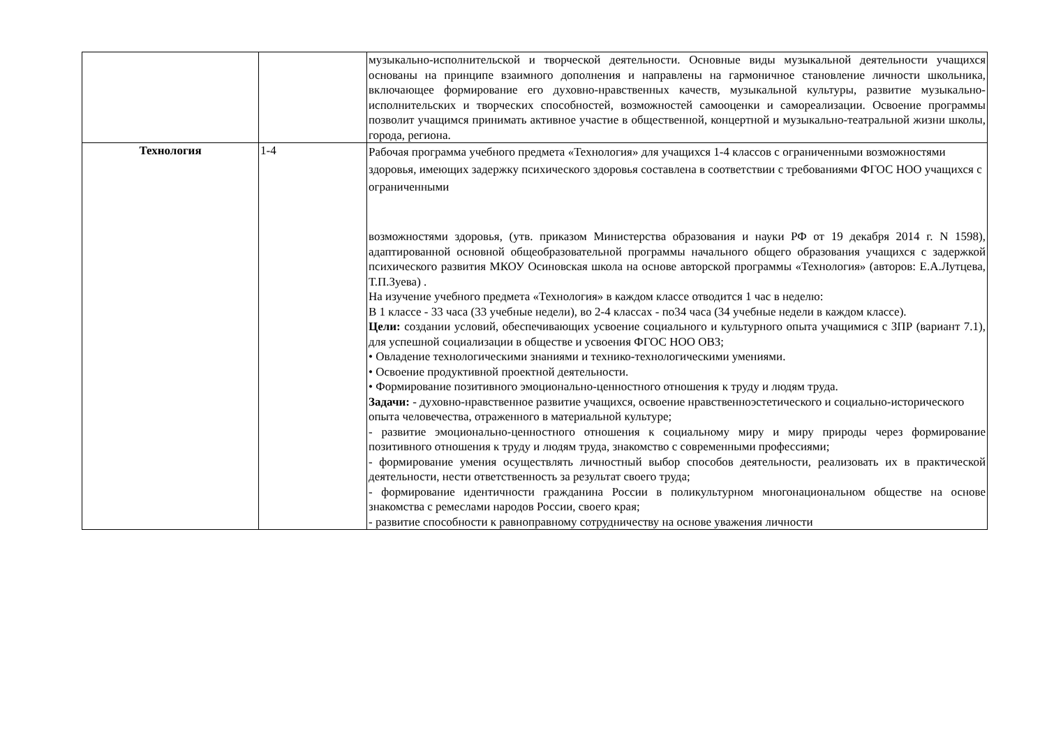| | | музыкально-исполнительской и творческой деятельности. Основные виды музыкальной деятельности учащихся основаны на принципе взаимного дополнения и направлены на гармоничное становление личности школьника, включающее формирование его духовно-нравственных качеств, музыкальной культуры, развитие музыкально-исполнительских и творческих способностей, возможностей самооценки и самореализации. Освоение программы позволит учащимся принимать активное участие в общественной, концертной и музыкально-театральной жизни школы, города, региона. |
| Технология | 1-4 | Рабочая программа учебного предмета «Технология» для учащихся 1-4 классов с ограниченными возможностями здоровья, имеющих задержку психического здоровья составлена в соответствии с требованиями ФГОС НОО учащихся с ограниченными возможностями здоровья, (утв. приказом Министерства образования и науки РФ от 19 декабря 2014 г. N 1598), адаптированной основной общеобразовательной программы начального общего образования учащихся с задержкой психического развития МКОУ Осиновская школа на основе авторской программы «Технология» (авторов: Е.А.Лутцева, Т.П.Зуева) . На изучение учебного предмета «Технология» в каждом классе отводится 1 час в неделю: В 1 классе - 33 часа (33 учебные недели), во 2-4 классах - по34 часа (34 учебные недели в каждом классе). Цели: создании условий, обеспечивающих усвоение социального и культурного опыта учащимися с ЗПР (вариант 7.1), для успешной социализации в обществе и усвоения ФГОС НОО ОВЗ; • Овладение технологическими знаниями и технико-технологическими умениями. • Освоение продуктивной проектной деятельности. • Формирование позитивного эмоционально-ценностного отношения к труду и людям труда. Задачи: - духовно-нравственное развитие учащихся, освоение нравственноэстетического и социально-исторического опыта человечества, отраженного в материальной культуре; - развитие эмоционально-ценностного отношения к социальному миру и миру природы через формирование позитивного отношения к труду и людям труда, знакомство с современными профессиями; - формирование умения осуществлять личностный выбор способов деятельности, реализовать их в практической деятельности, нести ответственность за результат своего труда; - формирование идентичности гражданина России в поликультурном многонациональном обществе на основе знакомства с ремеслами народов России, своего края; - развитие способности к равноправному сотрудничеству на основе уважения личности |